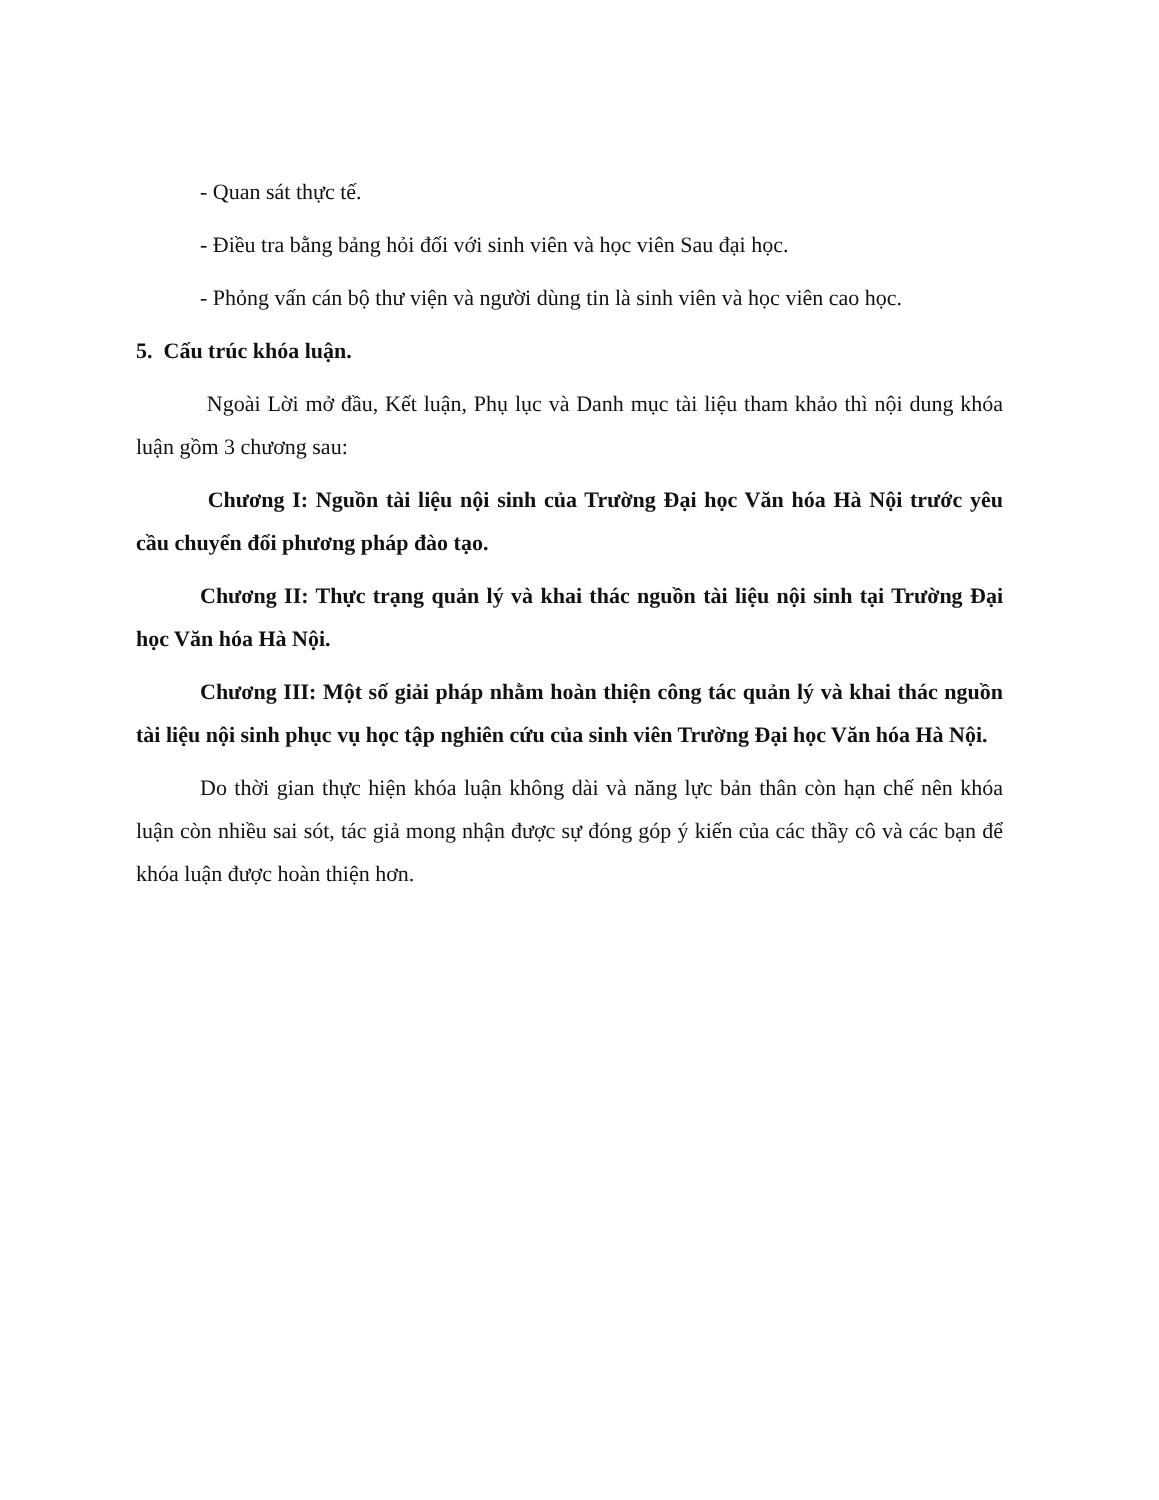- Quan sát thực tế.
- Điều tra bằng bảng hỏi đối với sinh viên và học viên Sau đại học.
- Phỏng vấn cán bộ thư viện và người dùng tin là sinh viên và học viên cao học.
5. Cấu trúc khóa luận.
Ngoài Lời mở đầu, Kết luận, Phụ lục và Danh mục tài liệu tham khảo thì nội dung khóa luận gồm 3 chương sau:
Chương I: Nguồn tài liệu nội sinh của Trường Đại học Văn hóa Hà Nội trước yêu cầu chuyển đổi phương pháp đào tạo.
Chương II: Thực trạng quản lý và khai thác nguồn tài liệu nội sinh tại Trường Đại học Văn hóa Hà Nội.
Chương III: Một số giải pháp nhằm hoàn thiện công tác quản lý và khai thác nguồn tài liệu nội sinh phục vụ học tập nghiên cứu của sinh viên Trường Đại học Văn hóa Hà Nội.
Do thời gian thực hiện khóa luận không dài và năng lực bản thân còn hạn chế nên khóa luận còn nhiều sai sót, tác giả mong nhận được sự đóng góp ý kiến của các thầy cô và các bạn để khóa luận được hoàn thiện hơn.